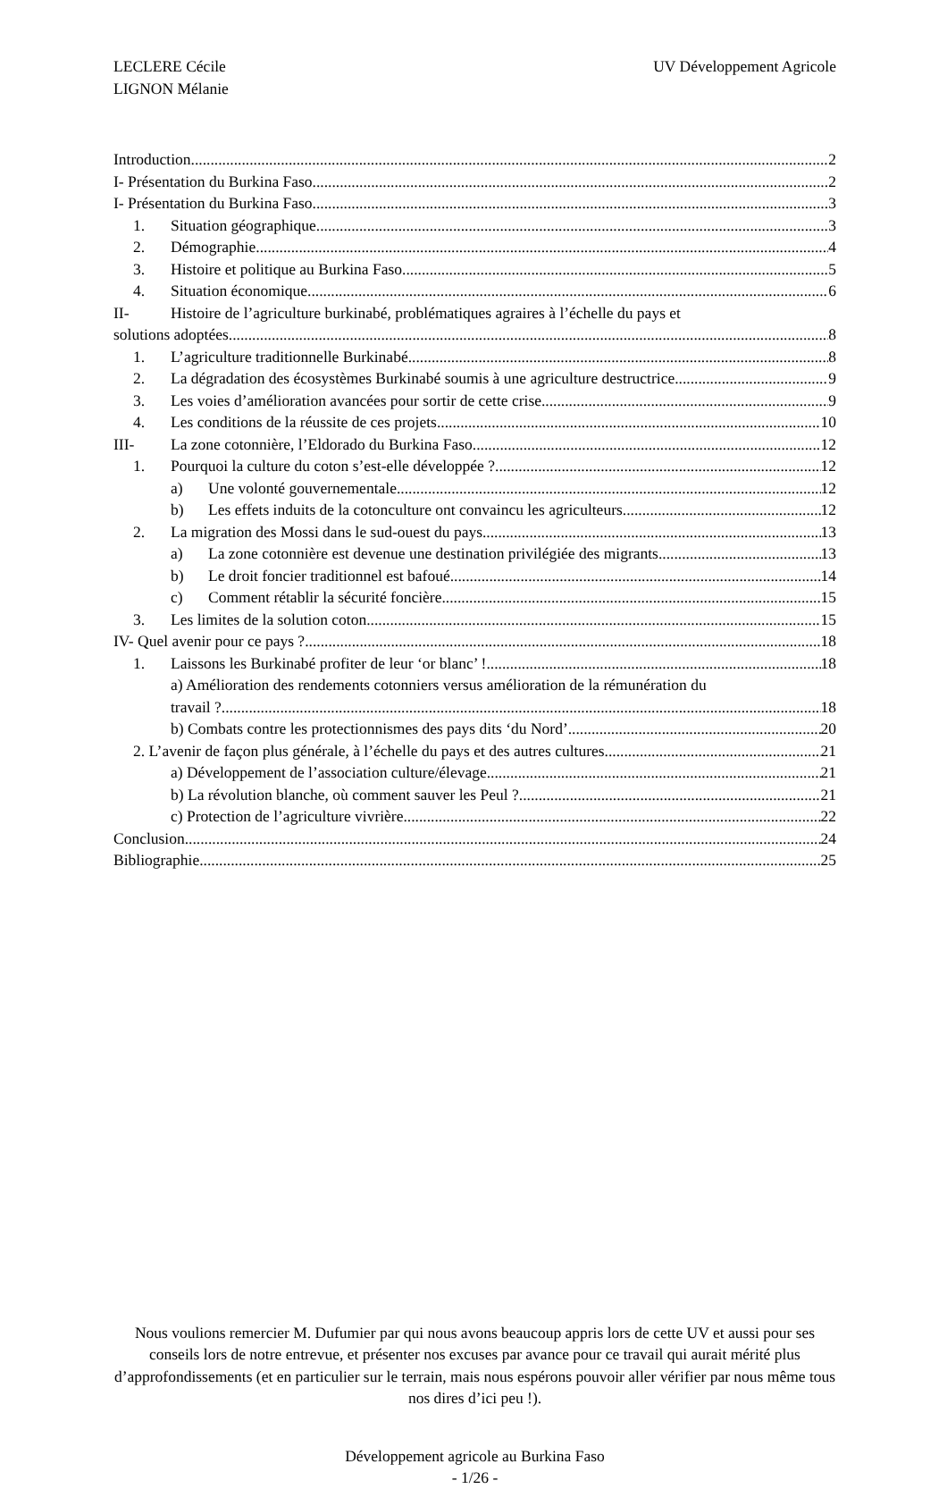LECLERE Cécile
LIGNON Mélanie
UV Développement Agricole
Introduction 2
I- Présentation du Burkina Faso. 2
I- Présentation du Burkina Faso. 3
1. Situation géographique 3
2. Démographie 4
3. Histoire et politique au Burkina Faso 5
4. Situation économique 6
II- Histoire de l’agriculture burkinabé, problématiques agraires à l’échelle du pays et
solutions adoptées. 8
1. L’agriculture traditionnelle Burkinabé 8
2. La dégradation des écosystèmes Burkinabé soumis à une agriculture destructrice. 9
3. Les voies d’amélioration avancées pour sortir de cette crise 9
4. Les conditions de la réussite de ces projets. 10
III- La zone cotonnière, l’Eldorado du Burkina Faso 12
1. Pourquoi la culture du coton s’est-elle développée ? 12
a) Une volonté gouvernementale 12
b) Les effets induits de la cotonculture ont convaincu les agriculteurs 12
2. La migration des Mossi dans le sud-ouest du pays. 13
a) La zone cotonnière est devenue une destination privilégiée des migrants. 13
b) Le droit foncier traditionnel est bafoué. 14
c) Comment rétablir la sécurité foncière. 15
3. Les limites de la solution coton 15
IV- Quel avenir pour ce pays ? 18
1. Laissons les Burkinabé profiter de leur ‘or blanc’ ! 18
a) Amélioration des rendements cotonniers versus amélioration de la rémunération du
travail ? 18
b) Combats contre les protectionnismes des pays dits ‘du Nord’ 20
2. L’avenir de façon plus générale, à l’échelle du pays et des autres cultures 21
a) Développement de l’association culture/élevage 21
b) La révolution blanche, où comment sauver les Peul ? 21
c) Protection de l’agriculture vivrière 22
Conclusion 24
Bibliographie. 25
Nous voulions remercier M. Dufumier par qui nous avons beaucoup appris lors de cette UV et aussi pour ses conseils lors de notre entrevue, et présenter nos excuses par avance pour ce travail qui aurait mérité plus d’approfondissements (et en particulier sur le terrain, mais nous espérons pouvoir aller vérifier par nous même tous nos dires d’ici peu !).
Développement agricole au Burkina Faso
- 1/26 -